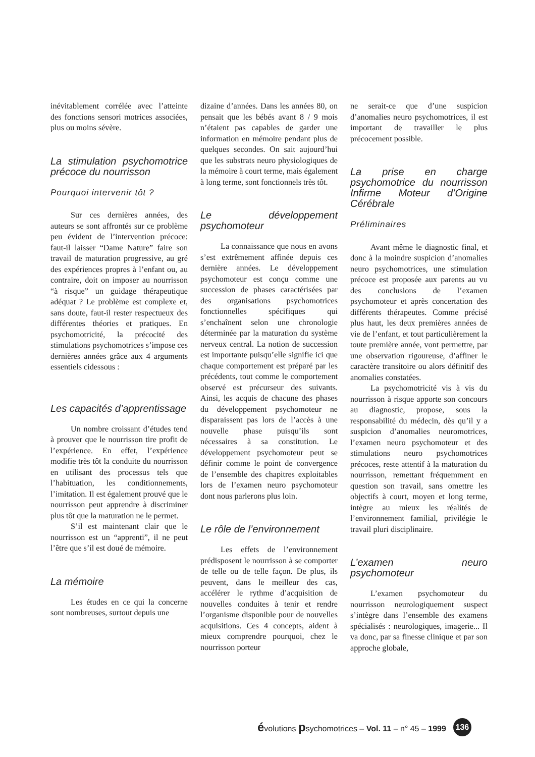inévitablement corrélée avec l’atteinte des fonctions sensori motrices associées, plus ou moins sévère.
La stimulation psychomotrice précoce du nourrisson
Pourquoi intervenir tôt ?
Sur ces dernières années, des auteurs se sont affrontés sur ce problème peu évident de l’intervention précoce: faut-il laisser “Dame Nature” faire son travail de maturation progressive, au gré des expériences propres à l’enfant ou, au contraire, doit on imposer au nourrisson “à risque” un guidage thérapeutique adéquat ? Le problème est complexe et, sans doute, faut-il rester respectueux des différentes théories et pratiques. En psychomotricité, la précocité des stimulations psychomotrices s’impose ces dernières années grâce aux 4 arguments essentiels cidessous :
Les capacités d’apprentissage
Un nombre croissant d’études tend à prouver que le nourrisson tire profit de l’expérience. En effet, l’expérience modifie très tôt la conduite du nourrisson en utilisant des processus tels que l’habituation, les conditionnements, l’imitation. Il est également prouvé que le nourrisson peut apprendre à discriminer plus tôt que la maturation ne le permet.
S’il est maintenant clair que le nourrisson est un “apprenti”, il ne peut l’être que s’il est doué de mémoire.
La mémoire
Les études en ce qui la concerne sont nombreuses, surtout depuis une
dizaine d’années. Dans les années 80, on pensait que les bébés avant 8 / 9 mois n’étaient pas capables de garder une information en mémoire pendant plus de quelques secondes. On sait aujourd’hui que les substrats neuro physiologiques de la mémoire à court terme, mais également à long terme, sont fonctionnels très tôt.
Le développement psychomoteur
La connaissance que nous en avons s’est extrêmement affinée depuis ces dernière années. Le développement psychomoteur est conçu comme une succession de phases caractérisées par des organisations psychomotrices fonctionnelles spécifiques qui s’enchaînent selon une chronologie déterminée par la maturation du système nerveux central. La notion de succession est importante puisqu’elle signifie ici que chaque comportement est préparé par les précédents, tout comme le comportement observé est précurseur des suivants. Ainsi, les acquis de chacune des phases du développement psychomoteur ne disparaissent pas lors de l’accès à une nouvelle phase puisqu’ils sont nécessaires à sa constitution. Le développement psychomoteur peut se définir comme le point de convergence de l’ensemble des chapitres exploitables lors de l’examen neuro psychomoteur dont nous parlerons plus loin.
Le rôle de l’environnement
Les effets de l’environnement prédisposent le nourrisson à se comporter de telle ou de telle façon. De plus, ils peuvent, dans le meilleur des cas, accélérer le rythme d’acquisition de nouvelles conduites à tenir et rendre l’organisme disponible pour de nouvelles acquisitions. Ces 4 concepts, aident à mieux comprendre pourquoi, chez le nourrisson porteur
ne serait-ce que d’une suspicion d’anomalies neuro psychomotrices, il est important de travailler le plus précocement possible.
La prise en charge psychomotrice du nourrisson Infirme Moteur d’Origine Cérébrale
Préliminaires
Avant même le diagnostic final, et donc à la moindre suspicion d’anomalies neuro psychomotrices, une stimulation précoce est proposée aux parents au vu des conclusions de l’examen psychomoteur et après concertation des différents thérapeutes. Comme précisé plus haut, les deux premières années de vie de l’enfant, et tout particulièrement la toute première année, vont permettre, par une observation rigoureuse, d’affiner le caractère transitoire ou alors définitif des anomalies constatées.
La psychomotricité vis à vis du nourrisson à risque apporte son concours au diagnostic, propose, sous la responsabilité du médecin, dès qu’il y a suspicion d’anomalies neuromotrices, l’examen neuro psychomoteur et des stimulations neuro psychomotrices précoces, reste attentif à la maturation du nourrisson, remettant fréquemment en question son travail, sans omettre les objectifs à court, moyen et long terme, intègre au mieux les réalités de l’environnement familial, privilégie le travail pluri disciplinaire.
L’examen neuro psychomoteur
L’examen psychomoteur du nourrisson neurologiquement suspect s’intègre dans l’ensemble des examens spécialisés : neurologiques, imagerie... Il va donc, par sa finesse clinique et par son approche globale,
évolutions psychomotrices – Vol. 11 – n° 45 – 1999 136